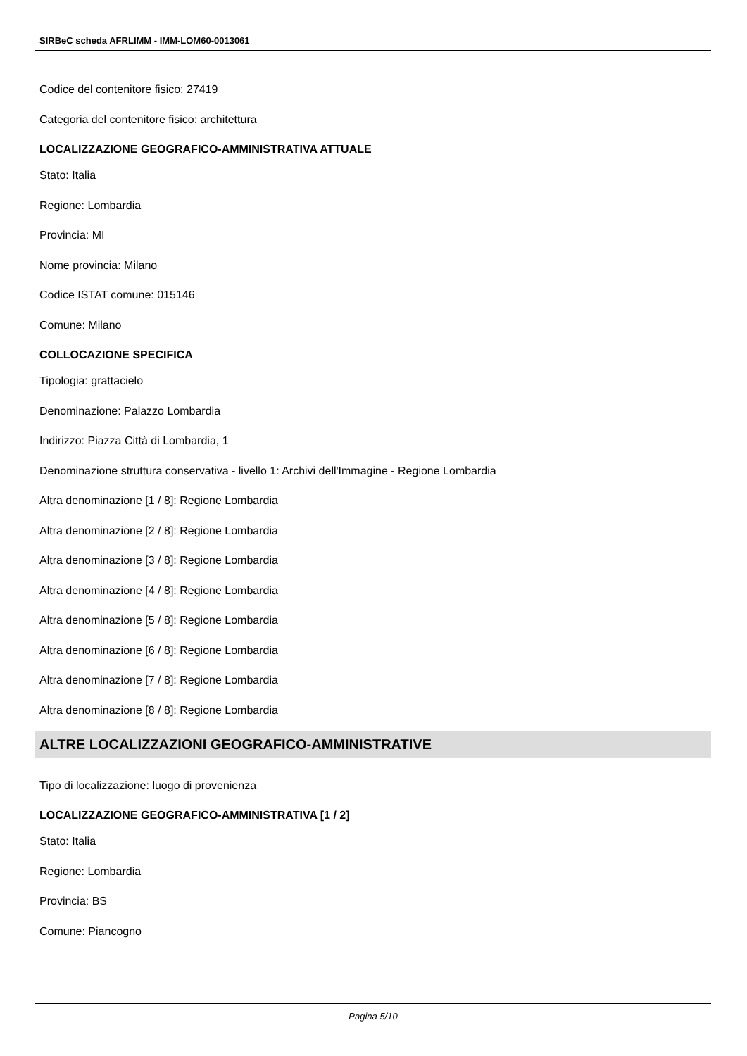SIRBeC scheda AFRLIMM - IMM-LOM60-0013061
Codice del contenitore fisico: 27419
Categoria del contenitore fisico: architettura
LOCALIZZAZIONE GEOGRAFICO-AMMINISTRATIVA ATTUALE
Stato: Italia
Regione: Lombardia
Provincia: MI
Nome provincia: Milano
Codice ISTAT comune: 015146
Comune: Milano
COLLOCAZIONE SPECIFICA
Tipologia: grattacielo
Denominazione: Palazzo Lombardia
Indirizzo: Piazza Città di Lombardia, 1
Denominazione struttura conservativa - livello 1: Archivi dell'Immagine - Regione Lombardia
Altra denominazione [1 / 8]: Regione Lombardia
Altra denominazione [2 / 8]: Regione Lombardia
Altra denominazione [3 / 8]: Regione Lombardia
Altra denominazione [4 / 8]: Regione Lombardia
Altra denominazione [5 / 8]: Regione Lombardia
Altra denominazione [6 / 8]: Regione Lombardia
Altra denominazione [7 / 8]: Regione Lombardia
Altra denominazione [8 / 8]: Regione Lombardia
ALTRE LOCALIZZAZIONI GEOGRAFICO-AMMINISTRATIVE
Tipo di localizzazione: luogo di provenienza
LOCALIZZAZIONE GEOGRAFICO-AMMINISTRATIVA [1 / 2]
Stato: Italia
Regione: Lombardia
Provincia: BS
Comune: Piancogno
Pagina 5/10